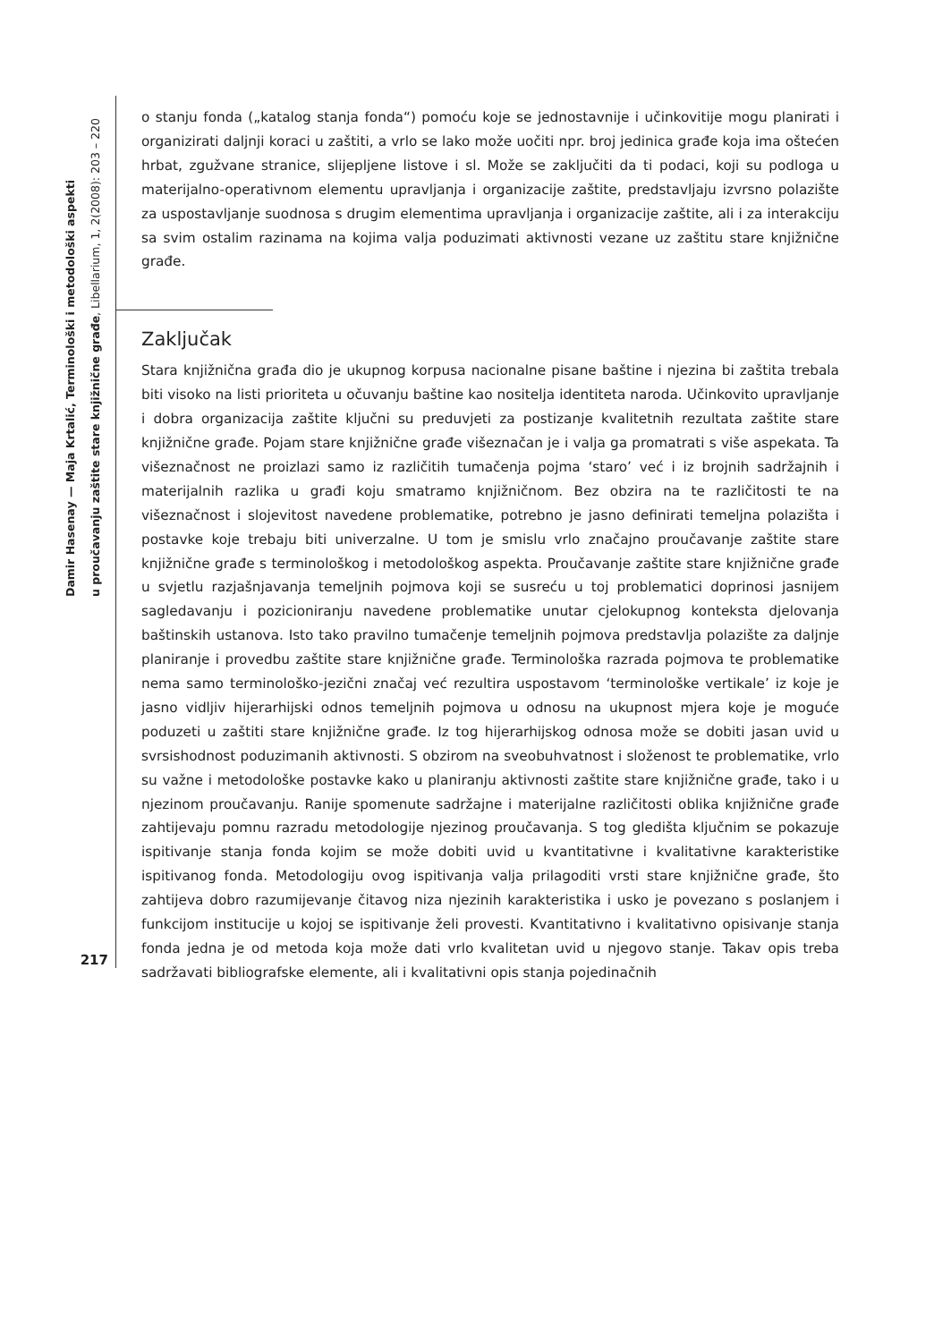Damir Hasenay — Maja Krtalić, Terminološki i metodološki aspekti
u proučavanju zaštite stare knjižnične građe, Libellarium, 1, 2(2008): 203 – 220
217
o stanju fonda („katalog stanja fonda“) pomoću koje se jednostavnije i učinkovitije mogu planirati i organizirati daljnji koraci u zaštiti, a vrlo se lako može uočiti npr. broj jedinica građe koja ima oštećen hrbat, zgužvane stranice, slijepljene listove i sl. Može se zaključiti da ti podaci, koji su podloga u materijalno-operativnom elementu upravljanja i organizacije zaštite, predstavljaju izvrsno polazište za uspostavljanje suodnosa s drugim elementima upravljanja i organizacije zaštite, ali i za interakciju sa svim ostalim razinama na kojima valja poduzimati aktivnosti vezane uz zaštitu stare knjižnične građe.
Zaključak
Stara knjižnična građa dio je ukupnog korpusa nacionalne pisane baštine i njezina bi zaštita trebala biti visoko na listi prioriteta u očuvanju baštine kao nositelja identiteta naroda. Učinkovito upravljanje i dobra organizacija zaštite ključni su preduvjeti za postizanje kvalitetnih rezultata zaštite stare knjižnične građe. Pojam stare knjižnične građe višeznačan je i valja ga promatrati s više aspekata. Ta višeznačnost ne proizlazi samo iz različitih tumačenja pojma ‘staro’ već i iz brojnih sadržajnih i materijalnih razlika u građi koju smatramo knjižničnom. Bez obzira na te različitosti te na višeznačnost i slojevitost navedene problematike, potrebno je jasno definirati temeljna polazišta i postavke koje trebaju biti univerzalne. U tom je smislu vrlo značajno proučavanje zaštite stare knjižnične građe s terminološkog i metodološkog aspekta. Proučavanje zaštite stare knjižnične građe u svjetlu razjašnjavanja temeljnih pojmova koji se susreću u toj problematici doprinosi jasnijem sagledavanju i pozicioniranju navedene problematike unutar cjelokupnog konteksta djelovanja baštinskih ustanova. Isto tako pravilno tumačenje temeljnih pojmova predstavlja polazište za daljnje planiranje i provedbu zaštite stare knjižnične građe. Terminološka razrada pojmova te problematike nema samo terminološko-jezični značaj već rezultira uspostavom ‘terminološke vertikale’ iz koje je jasno vidljiv hijerarhijski odnos temeljnih pojmova u odnosu na ukupnost mjera koje je moguće poduzeti u zaštiti stare knjižnične građe. Iz tog hijerarhijskog odnosa može se dobiti jasan uvid u svrsishodnost poduzimanih aktivnosti. S obzirom na sveobuhvatnost i složenost te problematike, vrlo su važne i metodološke postavke kako u planiranju aktivnosti zaštite stare knjižnične građe, tako i u njezinom proučavanju. Ranije spomenute sadržajne i materijalne različitosti oblika knjižnične građe zahtijevaju pomnu razradu metodologije njezinog proučavanja. S tog gledišta ključnim se pokazuje ispitivanje stanja fonda kojim se može dobiti uvid u kvantitativne i kvalitativne karakteristike ispitivanog fonda. Metodologiju ovog ispitivanja valja prilagoditi vrsti stare knjižnične građe, što zahtijeva dobro razumijevanje čitavog niza njezinih karakteristika i usko je povezano s poslanjem i funkcijom institucije u kojoj se ispitivanje želi provesti. Kvantitativno i kvalitativno opisivanje stanja fonda jedna je od metoda koja može dati vrlo kvalitetan uvid u njegovo stanje. Takav opis treba sadržavati bibliografske elemente, ali i kvalitativni opis stanja pojedinačnih